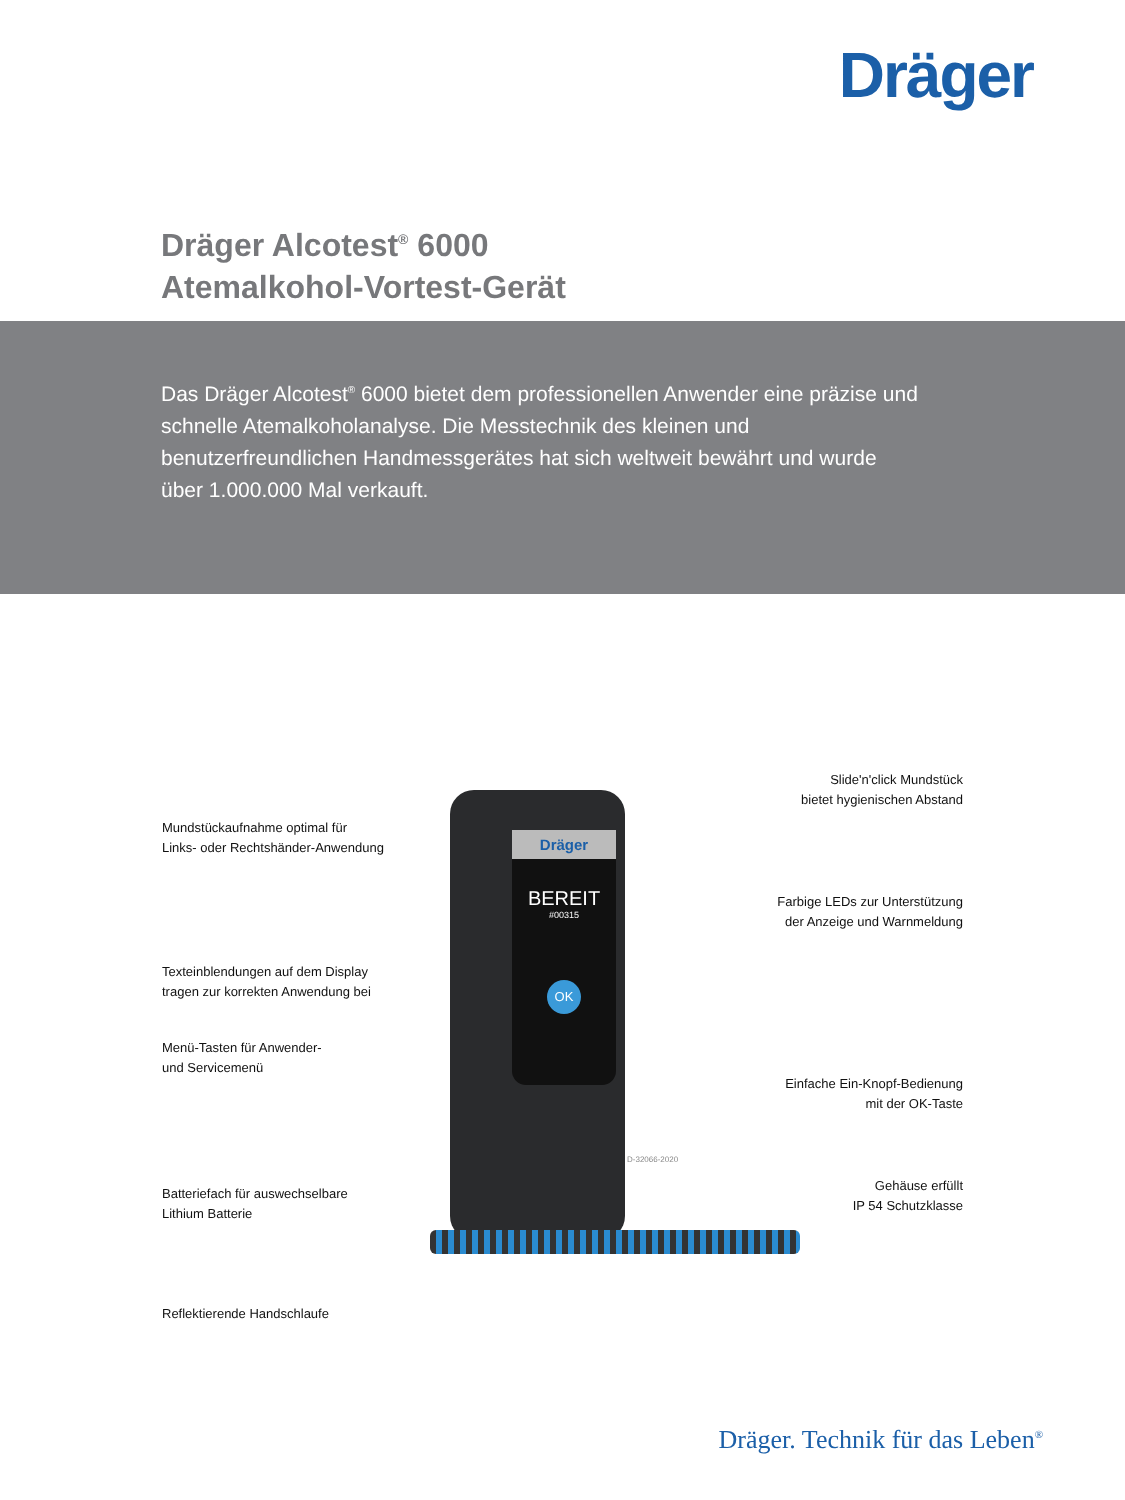Dräger
Dräger Alcotest<sup>®</sup> 6000
Atemalkohol-Vortest-Gerät
Das Dräger Alcotest<sup>®</sup> 6000 bietet dem professionellen Anwender eine präzise und schnelle Atemalkoholanalyse. Die Messtechnik des kleinen und benutzerfreundlichen Handmessgerätes hat sich weltweit bewährt und wurde über 1.000.000 Mal verkauft.
Dräger
BEREIT
#00315
OK
D-32066-2020
Mundstückaufnahme optimal für
Links- oder Rechtshänder-Anwendung
Texteinblendungen auf dem Display
tragen zur korrekten Anwendung bei
Menü-Tasten für Anwender-
und Servicemenü
Batteriefach für auswechselbare
Lithium Batterie
Reflektierende Handschlaufe
Slide'n'click Mundstück
bietet hygienischen Abstand
Farbige LEDs zur Unterstützung
der Anzeige und Warnmeldung
Einfache Ein-Knopf-Bedienung
mit der OK-Taste
Gehäuse erfüllt
IP 54 Schutzklasse
Dräger. Technik für das Leben<sup>®</sup>